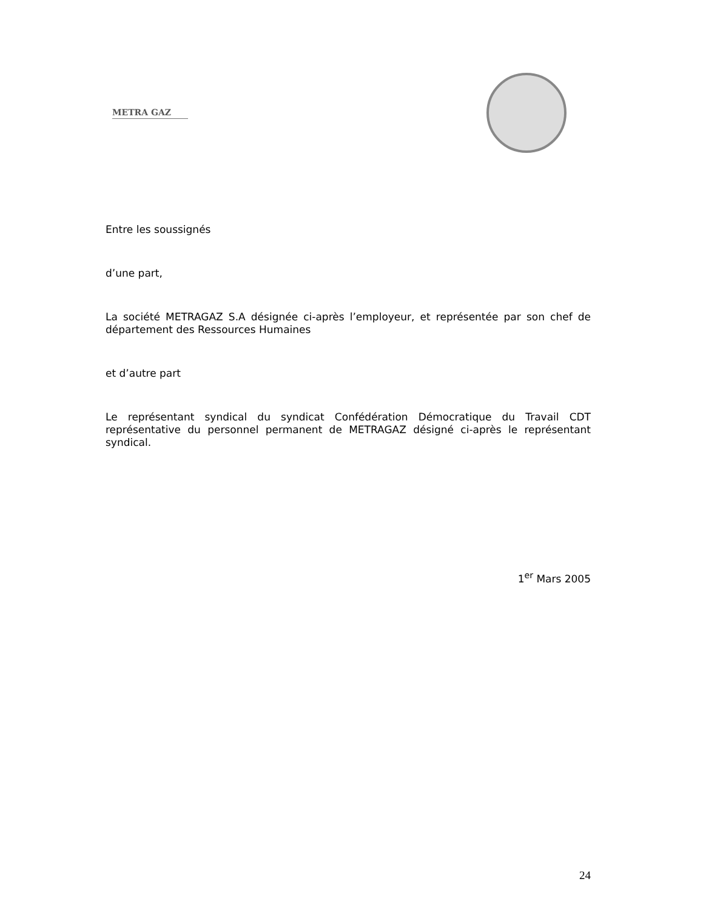METRA GAZ
Entre les soussignés
d’une part,
La société METRAGAZ S.A désignée ci-après l’employeur, et représentée par son chef de département des Ressources Humaines
et d’autre part
Le représentant syndical du syndicat Confédération Démocratique du Travail CDT représentative du personnel permanent de METRAGAZ désigné ci-après le représentant syndical.
1<sup>er</sup> Mars 2005
24